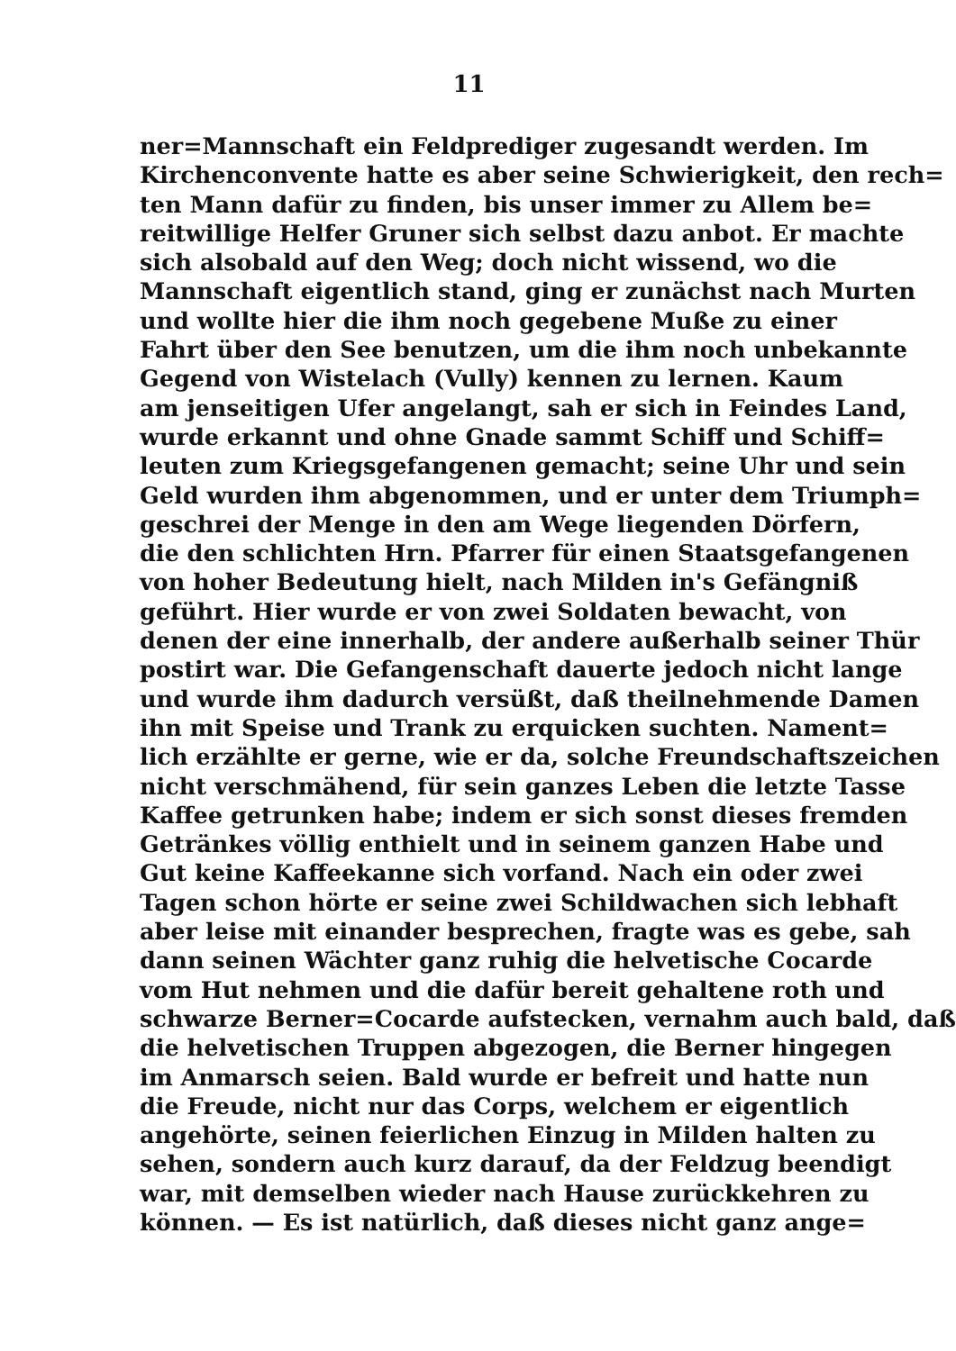11
ner=Mannschaft ein Feldprediger zugesandt werden. Im
Kirchenconvente hatte es aber seine Schwierigkeit, den rech=
ten Mann dafür zu finden, bis unser immer zu Allem be=
reitwillige Helfer Gruner sich selbst dazu anbot. Er machte
sich alsobald auf den Weg; doch nicht wissend, wo die
Mannschaft eigentlich stand, ging er zunächst nach Murten
und wollte hier die ihm noch gegebene Muße zu einer
Fahrt über den See benutzen, um die ihm noch unbekannte
Gegend von Wistelach (Vully) kennen zu lernen. Kaum
am jenseitigen Ufer angelangt, sah er sich in Feindes Land,
wurde erkannt und ohne Gnade sammt Schiff und Schiff=
leuten zum Kriegsgefangenen gemacht; seine Uhr und sein
Geld wurden ihm abgenommen, und er unter dem Triumph=
geschrei der Menge in den am Wege liegenden Dörfern,
die den schlichten Hrn. Pfarrer für einen Staatsgefangenen
von hoher Bedeutung hielt, nach Milden in's Gefängniß
geführt. Hier wurde er von zwei Soldaten bewacht, von
denen der eine innerhalb, der andere außerhalb seiner Thür
postirt war. Die Gefangenschaft dauerte jedoch nicht lange
und wurde ihm dadurch versüßt, daß theilnehmende Damen
ihn mit Speise und Trank zu erquicken suchten. Nament=
lich erzählte er gerne, wie er da, solche Freundschaftszeichen
nicht verschmähend, für sein ganzes Leben die letzte Tasse
Kaffee getrunken habe; indem er sich sonst dieses fremden
Getränkes völlig enthielt und in seinem ganzen Habe und
Gut keine Kaffeekanne sich vorfand. Nach ein oder zwei
Tagen schon hörte er seine zwei Schildwachen sich lebhaft
aber leise mit einander besprechen, fragte was es gebe, sah
dann seinen Wächter ganz ruhig die helvetische Cocarde
vom Hut nehmen und die dafür bereit gehaltene roth und
schwarze Berner=Cocarde aufstecken, vernahm auch bald, daß
die helvetischen Truppen abgezogen, die Berner hingegen
im Anmarsch seien. Bald wurde er befreit und hatte nun
die Freude, nicht nur das Corps, welchem er eigentlich
angehörte, seinen feierlichen Einzug in Milden halten zu
sehen, sondern auch kurz darauf, da der Feldzug beendigt
war, mit demselben wieder nach Hause zurückkehren zu
können. — Es ist natürlich, daß dieses nicht ganz ange=